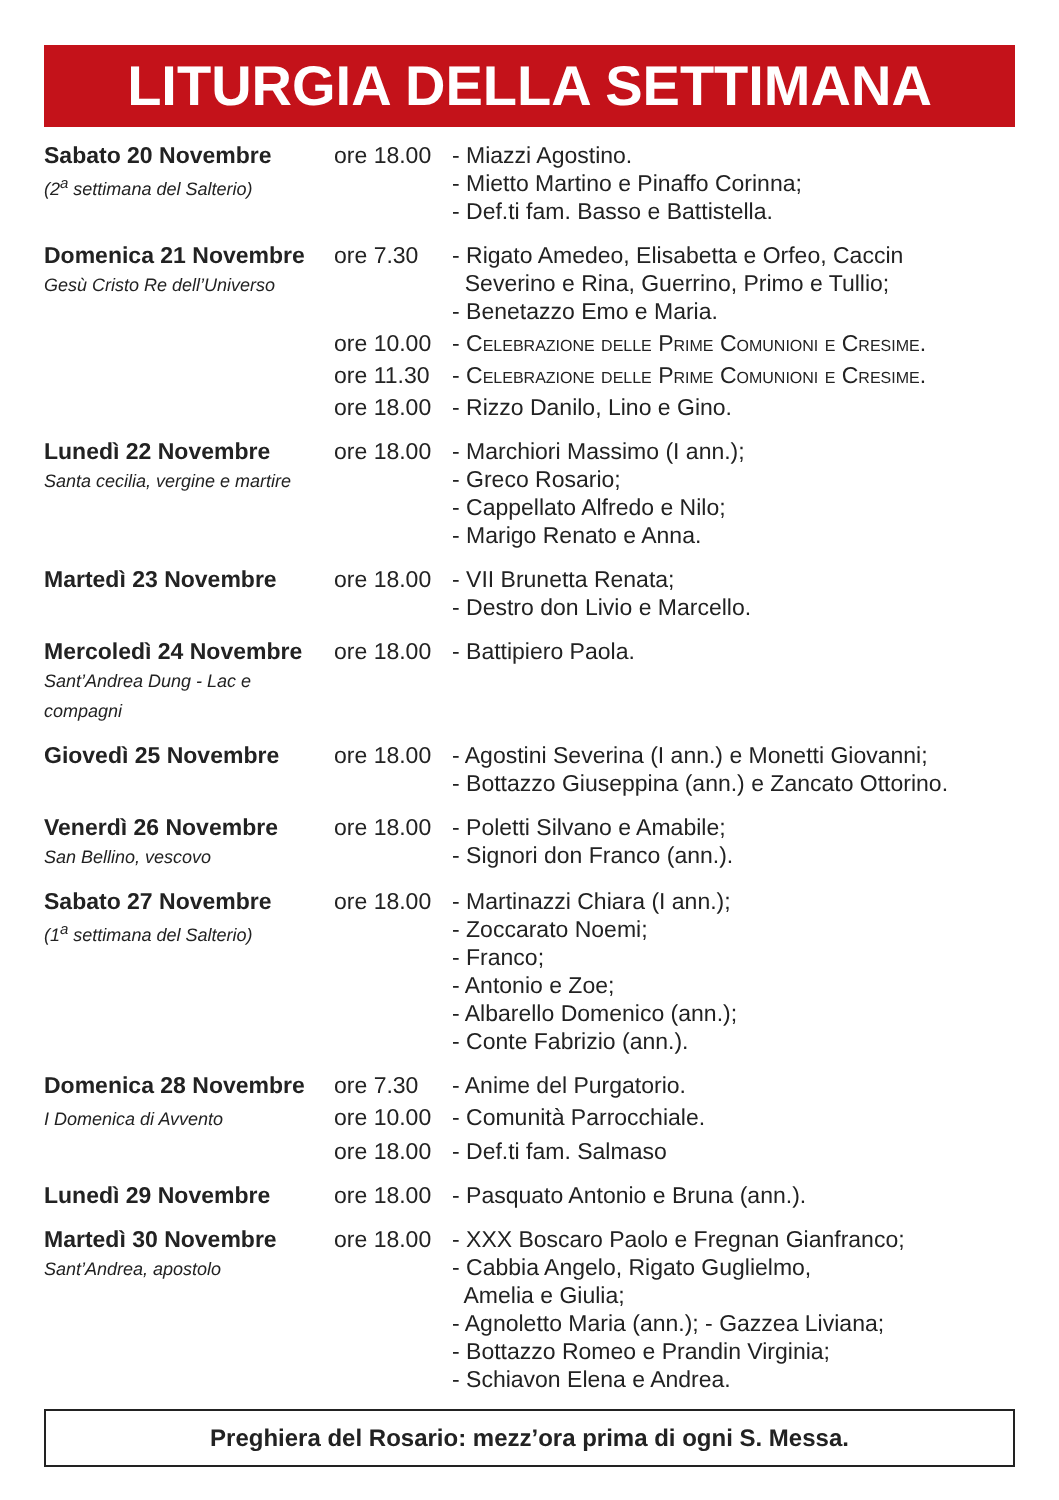LITURGIA DELLA SETTIMANA
| Sabato 20 Novembre (2<sup>a</sup> settimana del Salterio) | ore 18.00 | - Miazzi Agostino. - Mietto Martino e Pinaffo Corinna; - Def.ti fam. Basso e Battistella. |
| Domenica 21 Novembre Gesù Cristo Re dell’Universo | ore 7.30 | - Rigato Amedeo, Elisabetta e Orfeo, Caccin Severino e Rina, Guerrino, Primo e Tullio; - Benetazzo Emo e Maria. |
| | ore 10.00 | - Celebrazione delle Prime Comunioni e Cresime. |
| | ore 11.30 | - Celebrazione delle Prime Comunioni e Cresime. |
| | ore 18.00 | - Rizzo Danilo, Lino e Gino. |
| Lunedì 22 Novembre Santa cecilia, vergine e martire | ore 18.00 | - Marchiori Massimo (I ann.); - Greco Rosario; - Cappellato Alfredo e Nilo; - Marigo Renato e Anna. |
| Martedì 23 Novembre | ore 18.00 | - VII Brunetta Renata; - Destro don Livio e Marcello. |
| Mercoledì 24 Novembre Sant’Andrea Dung - Lac e compagni | ore 18.00 | - Battipiero Paola. |
| Giovedì 25 Novembre | ore 18.00 | - Agostini Severina (I ann.) e Monetti Giovanni; - Bottazzo Giuseppina (ann.) e Zancato Ottorino. |
| Venerdì 26 Novembre San Bellino, vescovo | ore 18.00 | - Poletti Silvano e Amabile; - Signori don Franco (ann.). |
| Sabato 27 Novembre (1<sup>a</sup> settimana del Salterio) | ore 18.00 | - Martinazzi Chiara (I ann.); - Zoccarato Noemi; - Franco; - Antonio e Zoe; - Albarello Domenico (ann.); - Conte Fabrizio (ann.). |
| Domenica 28 Novembre | ore 7.30 | - Anime del Purgatorio. |
| I Domenica di Avvento | ore 10.00 | - Comunità Parrocchiale. |
| | ore 18.00 | - Def.ti fam. Salmaso |
| Lunedì 29 Novembre | ore 18.00 | - Pasquato Antonio e Bruna (ann.). |
| Martedì 30 Novembre Sant’Andrea, apostolo | ore 18.00 | - XXX Boscaro Paolo e Fregnan Gianfranco; - Cabbia Angelo, Rigato Guglielmo, Amelia e Giulia; - Agnoletto Maria (ann.); - Gazzea Liviana; - Bottazzo Romeo e Prandin Virginia; - Schiavon Elena e Andrea. |
Preghiera del Rosario: mezz’ora prima di ogni S. Messa.